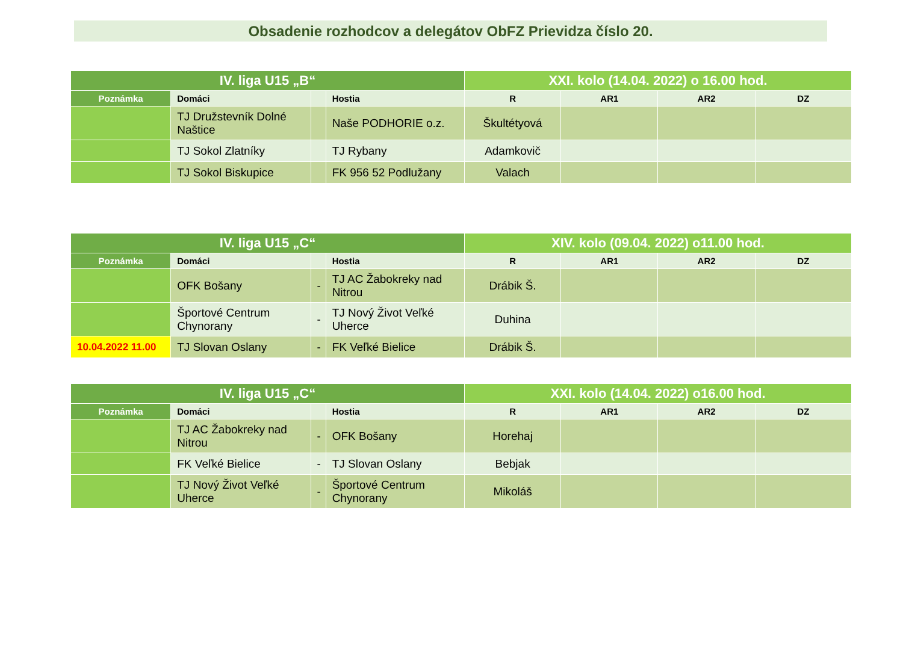Obsadenie rozhodcov a delegátov ObFZ Prievidza číslo 20.
| IV. liga U15 „B“ | | | | XXI. kolo (14.04. 2022) o 16.00 hod. | | | |
| --- | --- | --- | --- | --- | --- | --- | --- |
| Poznámka | Domáci | | Hostia | R | AR1 | AR2 | DZ |
| | TJ Družstevník Dolné Naštice | | Naše PODHORIE o.z. | Škultétyová | | | |
| | TJ Sokol Zlatníky | | TJ Rybany | Adamkovič | | | |
| | TJ Sokol Biskupice | | FK 956 52 Podlužany | Valach | | | |
| IV. liga U15 „C“ | | | | XIV. kolo (09.04. 2022) o11.00 hod. | | | |
| --- | --- | --- | --- | --- | --- | --- | --- |
| Poznámka | Domáci | | Hostia | R | AR1 | AR2 | DZ |
| | OFK Bošany | - | TJ AC Žabokreky nad Nitrou | Drábik Š. | | | |
| | Športové Centrum Chynorany | - | TJ Nový Život Veľké Uherce | Duhina | | | |
| 10.04.2022 11.00 | TJ Slovan Oslany | - | FK Veľké Bielice | Drábik Š. | | | |
| IV. liga U15 „C“ | | | | XXI. kolo (14.04. 2022) o16.00 hod. | | | |
| --- | --- | --- | --- | --- | --- | --- | --- |
| Poznámka | Domáci | | Hostia | R | AR1 | AR2 | DZ |
| | TJ AC Žabokreky nad Nitrou | - | OFK Bošany | Horehaj | | | |
| | FK Veľké Bielice | - | TJ Slovan Oslany | Bebjak | | | |
| | TJ Nový Život Veľké Uherce | - | Športové Centrum Chynorany | Mikoláš | | | |